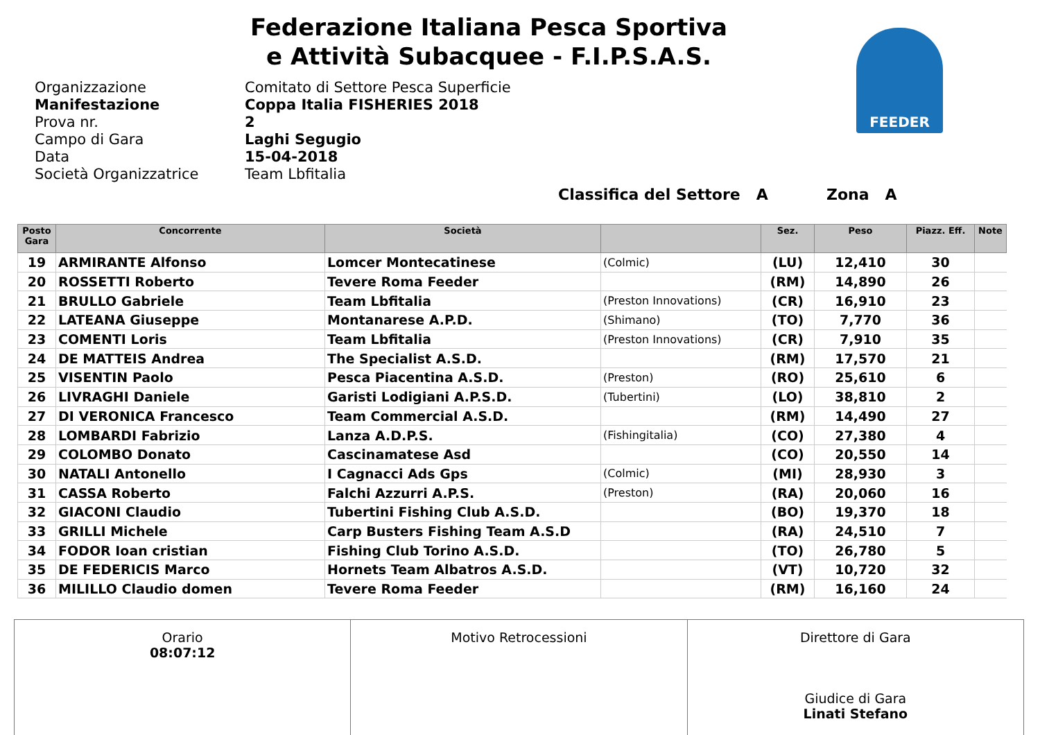Federazione Italiana Pesca Sportiva
e Attività Subacquee - F.I.P.S.A.S.
FEEDER
Organizzazione Comitato di Settore Pesca Superficie
Manifestazione Coppa Italia FISHERIES 2018
Prova nr. 2
Campo di Gara Laghi Segugio
Data 15-04-2018
Società Organizzatrice Team Lbfitalia
Classifica del Settore A Zona A
| Posto Gara | Concorrente | Società | | Sez. | Peso | Piazz. Eff. | Note |
| --- | --- | --- | --- | --- | --- | --- | --- |
| 19 | ARMIRANTE Alfonso | Lomcer Montecatinese | (Colmic) | (LU) | 12,410 | 30 | |
| 20 | ROSSETTI Roberto | Tevere Roma Feeder | | (RM) | 14,890 | 26 | |
| 21 | BRULLO Gabriele | Team Lbfitalia | (Preston Innovations) | (CR) | 16,910 | 23 | |
| 22 | LATEANA Giuseppe | Montanarese A.P.D. | (Shimano) | (TO) | 7,770 | 36 | |
| 23 | COMENTI Loris | Team Lbfitalia | (Preston Innovations) | (CR) | 7,910 | 35 | |
| 24 | DE MATTEIS Andrea | The Specialist A.S.D. | | (RM) | 17,570 | 21 | |
| 25 | VISENTIN Paolo | Pesca Piacentina A.S.D. | (Preston) | (RO) | 25,610 | 6 | |
| 26 | LIVRAGHI Daniele | Garisti Lodigiani A.P.S.D. | (Tubertini) | (LO) | 38,810 | 2 | |
| 27 | DI VERONICA Francesco | Team Commercial A.S.D. | | (RM) | 14,490 | 27 | |
| 28 | LOMBARDI Fabrizio | Lanza A.D.P.S. | (Fishingitalia) | (CO) | 27,380 | 4 | |
| 29 | COLOMBO Donato | Cascinamatese Asd | | (CO) | 20,550 | 14 | |
| 30 | NATALI Antonello | I Cagnacci Ads Gps | (Colmic) | (MI) | 28,930 | 3 | |
| 31 | CASSA Roberto | Falchi Azzurri A.P.S. | (Preston) | (RA) | 20,060 | 16 | |
| 32 | GIACONI Claudio | Tubertini Fishing Club A.S.D. | | (BO) | 19,370 | 18 | |
| 33 | GRILLI Michele | Carp Busters Fishing Team A.S.D | | (RA) | 24,510 | 7 | |
| 34 | FODOR Ioan cristian | Fishing Club Torino A.S.D. | | (TO) | 26,780 | 5 | |
| 35 | DE FEDERICIS Marco | Hornets Team Albatros A.S.D. | | (VT) | 10,720 | 32 | |
| 36 | MILILLO Claudio domen | Tevere Roma Feeder | | (RM) | 16,160 | 24 | |
| Orario 08:07:12 | Motivo Retrocessioni | Direttore di Gara Giudice di Gara Linati Stefano |